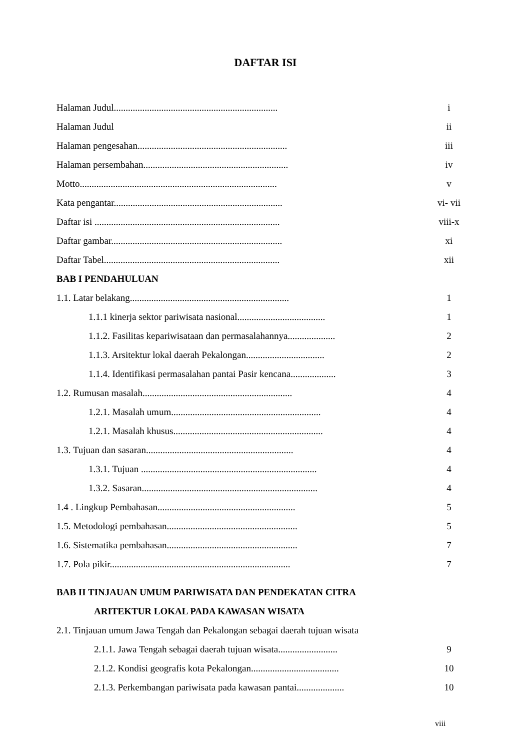DAFTAR ISI
Halaman Judul..................................................................... i
Halaman Judul ii
Halaman pengesahan............................................................... iii
Halaman persembahan............................................................. iv
Motto................................................................................... v
Kata pengantar....................................................................... vi- vii
Daftar isi .............................................................................. viii-x
Daftar gambar........................................................................ xi
Daftar Tabel.......................................................................... xii
BAB I PENDAHULUAN
1.1. Latar belakang................................................................... 1
1.1.1 kinerja sektor pariwisata nasional..................................... 1
1.1.2. Fasilitas kepariwisataan dan permasalahannya.................... 2
1.1.3. Arsitektur lokal daerah Pekalongan................................. 2
1.1.4. Identifikasi permasalahan pantai Pasir kencana................... 3
1.2. Rumusan masalah............................................................... 4
1.2.1. Masalah umum............................................................... 4
1.2.1. Masalah khusus............................................................... 4
1.3. Tujuan dan sasaran.............................................................. 4
1.3.1. Tujuan .......................................................................... 4
1.3.2. Sasaran.......................................................................... 4
1.4 . Lingkup Pembahasan.......................................................... 5
1.5. Metodologi pembahasan....................................................... 5
1.6. Sistematika pembahasan....................................................... 7
1.7. Pola pikir............................................................................ 7
BAB II TINJAUAN UMUM PARIWISATA DAN PENDEKATAN CITRA
ARITEKTUR LOKAL PADA KAWASAN WISATA
2.1. Tinjauan umum Jawa Tengah dan Pekalongan sebagai daerah tujuan wisata
2.1.1. Jawa Tengah sebagai daerah tujuan wisata......................... 9
2.1.2. Kondisi geografis kota Pekalongan..................................... 10
2.1.3. Perkembangan pariwisata pada kawasan pantai.................... 10
viii